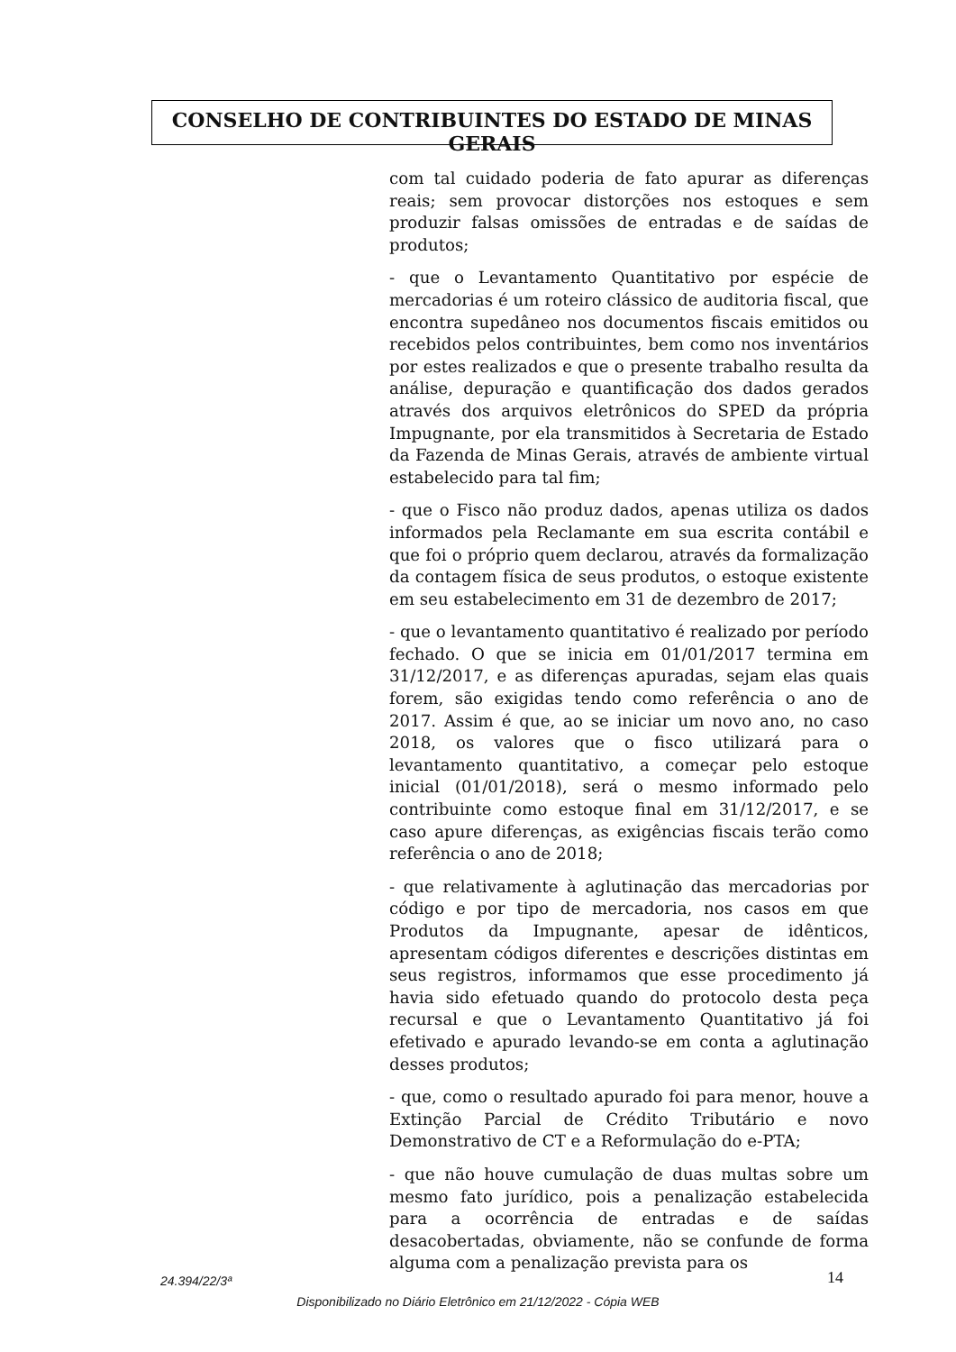CONSELHO DE CONTRIBUINTES DO ESTADO DE MINAS GERAIS
com tal cuidado poderia de fato apurar as diferenças reais; sem provocar distorções nos estoques e sem produzir falsas omissões de entradas e de saídas de produtos;
- que o Levantamento Quantitativo por espécie de mercadorias é um roteiro clássico de auditoria fiscal, que encontra supedâneo nos documentos fiscais emitidos ou recebidos pelos contribuintes, bem como nos inventários por estes realizados e que o presente trabalho resulta da análise, depuração e quantificação dos dados gerados através dos arquivos eletrônicos do SPED da própria Impugnante, por ela transmitidos à Secretaria de Estado da Fazenda de Minas Gerais, através de ambiente virtual estabelecido para tal fim;
- que o Fisco não produz dados, apenas utiliza os dados informados pela Reclamante em sua escrita contábil e que foi o próprio quem declarou, através da formalização da contagem física de seus produtos, o estoque existente em seu estabelecimento em 31 de dezembro de 2017;
- que o levantamento quantitativo é realizado por período fechado. O que se inicia em 01/01/2017 termina em 31/12/2017, e as diferenças apuradas, sejam elas quais forem, são exigidas tendo como referência o ano de 2017. Assim é que, ao se iniciar um novo ano, no caso 2018, os valores que o fisco utilizará para o levantamento quantitativo, a começar pelo estoque inicial (01/01/2018), será o mesmo informado pelo contribuinte como estoque final em 31/12/2017, e se caso apure diferenças, as exigências fiscais terão como referência o ano de 2018;
- que relativamente à aglutinação das mercadorias por código e por tipo de mercadoria, nos casos em que Produtos da Impugnante, apesar de idênticos, apresentam códigos diferentes e descrições distintas em seus registros, informamos que esse procedimento já havia sido efetuado quando do protocolo desta peça recursal e que o Levantamento Quantitativo já foi efetivado e apurado levando-se em conta a aglutinação desses produtos;
- que, como o resultado apurado foi para menor, houve a Extinção Parcial de Crédito Tributário e novo Demonstrativo de CT e a Reformulação do e-PTA;
- que não houve cumulação de duas multas sobre um mesmo fato jurídico, pois a penalização estabelecida para a ocorrência de entradas e de saídas desacobertadas, obviamente, não se confunde de forma alguma com a penalização prevista para os
24.394/22/3ª 14
Disponibilizado no Diário Eletrônico em 21/12/2022 - Cópia WEB